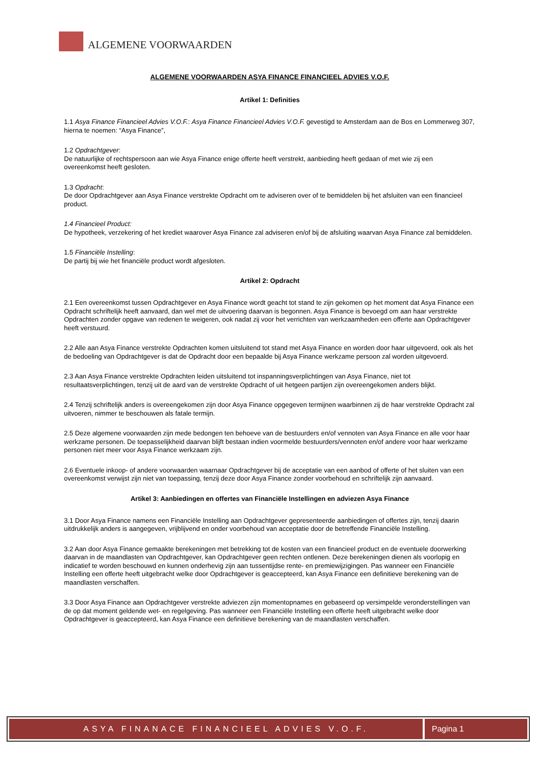ALGEMENE VOORWAARDEN
ALGEMENE VOORWAARDEN ASYA FINANCE FINANCIEEL ADVIES V.O.F.
Artikel 1: Definities
1.1 Asya Finance Financieel Advies V.O.F.: Asya Finance Financieel Advies V.O.F. gevestigd te Amsterdam aan de Bos en Lommerweg 307, hierna te noemen: “Asya Finance”,
1.2 Opdrachtgever:
De natuurlijke of rechtspersoon aan wie Asya Finance enige offerte heeft verstrekt, aanbieding heeft gedaan of met wie zij een overeenkomst heeft gesloten.
1.3 Opdracht:
De door Opdrachtgever aan Asya Finance verstrekte Opdracht om te adviseren over of te bemiddelen bij het afsluiten van een financieel product.
1.4 Financieel Product:
De hypotheek, verzekering of het krediet waarover Asya Finance zal adviseren en/of bij de afsluiting waarvan Asya Finance zal bemiddelen.
1.5 Financiële Instelling:
De partij bij wie het financiële product wordt afgesloten.
Artikel 2: Opdracht
2.1 Een overeenkomst tussen Opdrachtgever en Asya Finance wordt geacht tot stand te zijn gekomen op het moment dat Asya Finance een Opdracht schriftelijk heeft aanvaard, dan wel met de uitvoering daarvan is begonnen. Asya Finance is bevoegd om aan haar verstrekte Opdrachten zonder opgave van redenen te weigeren, ook nadat zij voor het verrichten van werkzaamheden een offerte aan Opdrachtgever heeft verstuurd.
2.2 Alle aan Asya Finance verstrekte Opdrachten komen uitsluitend tot stand met Asya Finance en worden door haar uitgevoerd, ook als het de bedoeling van Opdrachtgever is dat de Opdracht door een bepaalde bij Asya Finance werkzame persoon zal worden uitgevoerd.
2.3 Aan Asya Finance verstrekte Opdrachten leiden uitsluitend tot inspanningsverplichtingen van Asya Finance, niet tot resultaatsverplichtingen, tenzij uit de aard van de verstrekte Opdracht of uit hetgeen partijen zijn overeengekomen anders blijkt.
2.4 Tenzij schriftelijk anders is overeengekomen zijn door Asya Finance opgegeven termijnen waarbinnen zij de haar verstrekte Opdracht zal uitvoeren, nimmer te beschouwen als fatale termijn.
2.5 Deze algemene voorwaarden zijn mede bedongen ten behoeve van de bestuurders en/of vennoten van Asya Finance en alle voor haar werkzame personen. De toepasselijkheid daarvan blijft bestaan indien voormelde bestuurders/vennoten en/of andere voor haar werkzame personen niet meer voor Asya Finance werkzaam zijn.
2.6 Eventuele inkoop- of andere voorwaarden waarnaar Opdrachtgever bij de acceptatie van een aanbod of offerte of het sluiten van een overeenkomst verwijst zijn niet van toepassing, tenzij deze door Asya Finance zonder voorbehoud en schriftelijk zijn aanvaard.
Artikel 3: Aanbiedingen en offertes van Financiële Instellingen en adviezen Asya Finance
3.1 Door Asya Finance namens een Financiële Instelling aan Opdrachtgever gepresenteerde aanbiedingen of offertes zijn, tenzij daarin uitdrukkelijk anders is aangegeven, vrijblijvend en onder voorbehoud van acceptatie door de betreffende Financiële Instelling.
3.2 Aan door Asya Finance gemaakte berekeningen met betrekking tot de kosten van een financieel product en de eventuele doorwerking daarvan in de maandlasten van Opdrachtgever, kan Opdrachtgever geen rechten ontlenen. Deze berekeningen dienen als voorlopig en indicatief te worden beschouwd en kunnen onderhevig zijn aan tussentijdse rente- en premiewijzigingen. Pas wanneer een Financiële Instelling een offerte heeft uitgebracht welke door Opdrachtgever is geaccepteerd, kan Asya Finance een definitieve berekening van de maandlasten verschaffen.
3.3 Door Asya Finance aan Opdrachtgever verstrekte adviezen zijn momentopnames en gebaseerd op versimpelde veronderstellingen van de op dat moment geldende wet- en regelgeving. Pas wanneer een Financiële Instelling een offerte heeft uitgebracht welke door Opdrachtgever is geaccepteerd, kan Asya Finance een definitieve berekening van de maandlasten verschaffen.
ASYA FINANACE FINANCIEEL ADVIES V.O.F.
Pagina 1